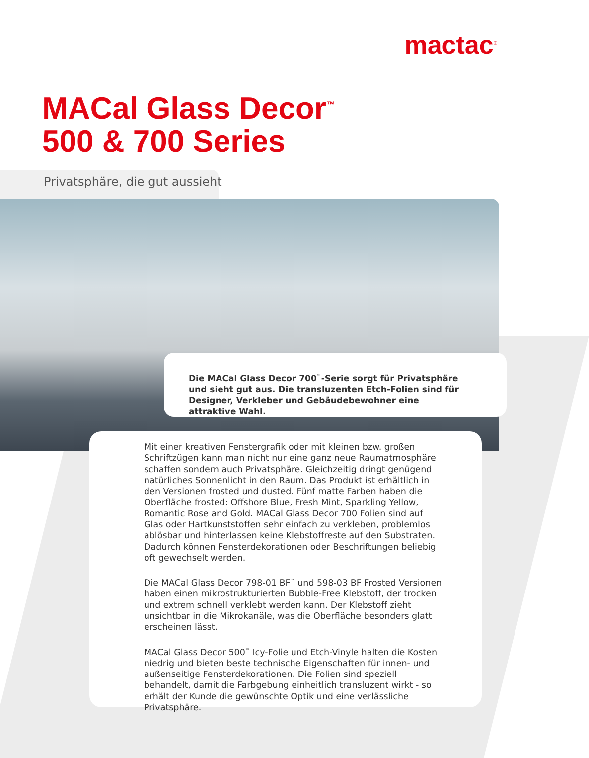mactac<sup>®</sup>
MACal Glass Decor<sup>™</sup>
500 & 700 Series
Privatsphäre, die gut aussieht
Die MACal Glass Decor 700<sup>™</sup>-Serie sorgt für Privatsphäre und sieht gut aus. Die transluzenten Etch-Folien sind für Designer, Verkleber und Gebäudebewohner eine attraktive Wahl.
Mit einer kreativen Fenstergrafik oder mit kleinen bzw. großen Schriftzügen kann man nicht nur eine ganz neue Raumatmosphäre schaffen sondern auch Privatsphäre. Gleichzeitig dringt genügend natürliches Sonnenlicht in den Raum. Das Produkt ist erhältlich in den Versionen frosted und dusted. Fünf matte Farben haben die Oberfläche frosted: Offshore Blue, Fresh Mint, Sparkling Yellow, Romantic Rose and Gold. MACal Glass Decor 700 Folien sind auf Glas oder Hartkunststoffen sehr einfach zu verkleben, problemlos ablösbar und hinterlassen keine Klebstoffreste auf den Substraten. Dadurch können Fensterdekorationen oder Beschriftungen beliebig oft gewechselt werden.
Die MACal Glass Decor 798-01 BF<sup>™</sup> und 598-03 BF Frosted Versionen haben einen mikrostrukturierten Bubble-Free Klebstoff, der trocken und extrem schnell verklebt werden kann. Der Klebstoff zieht unsichtbar in die Mikrokanäle, was die Oberfläche besonders glatt erscheinen lässt.
MACal Glass Decor 500<sup>™</sup> Icy-Folie und Etch-Vinyle halten die Kosten niedrig und bieten beste technische Eigenschaften für innen- und außenseitige Fensterdekorationen. Die Folien sind speziell behandelt, damit die Farbgebung einheitlich transluzent wirkt - so erhält der Kunde die gewünschte Optik und eine verlässliche Privatsphäre.